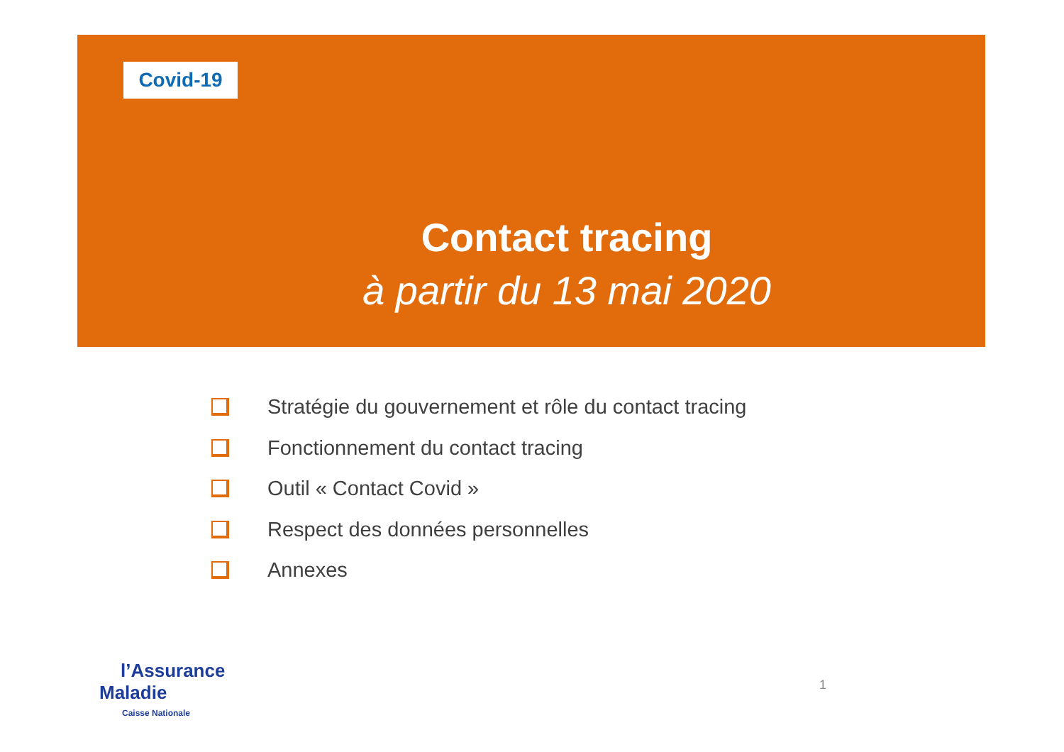Covid-19
Contact tracing
à partir du 13 mai 2020
Stratégie du gouvernement et rôle du contact tracing
Fonctionnement du contact tracing
Outil « Contact Covid »
Respect des données personnelles
Annexes
l’Assurance
Maladie
Caisse Nationale
1